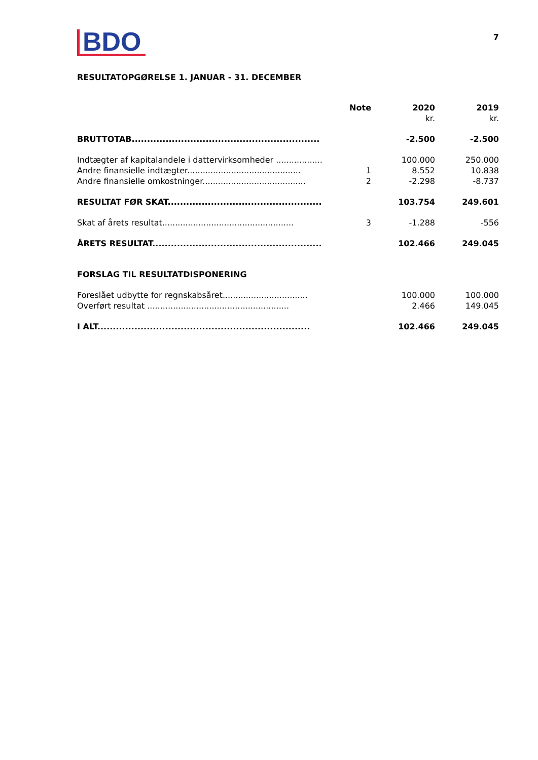BDO
7
RESULTATOPGØRELSE 1. JANUAR - 31. DECEMBER
| | Note | 2020 kr. | 2019 kr. |
| --- | --- | --- | --- |
| BRUTTOTAB............................................................. | | -2.500 | -2.500 |
| Indtægter af kapitalandele i dattervirksomheder .................. | | 100.000 | 250.000 |
| Andre finansielle indtægter............................................ | 1 | 8.552 | 10.838 |
| Andre finansielle omkostninger........................................ | 2 | -2.298 | -8.737 |
| RESULTAT FØR SKAT.................................................. | | 103.754 | 249.601 |
| Skat af årets resultat................................................... | 3 | -1.288 | -556 |
| ÅRETS RESULTAT....................................................... | | 102.466 | 249.045 |
| FORSLAG TIL RESULTATDISPONERING | | | |
| Foreslået udbytte for regnskabsåret................................. | | 100.000 | 100.000 |
| Overført resultat ....................................................... | | 2.466 | 149.045 |
| I ALT..................................................................... | | 102.466 | 249.045 |